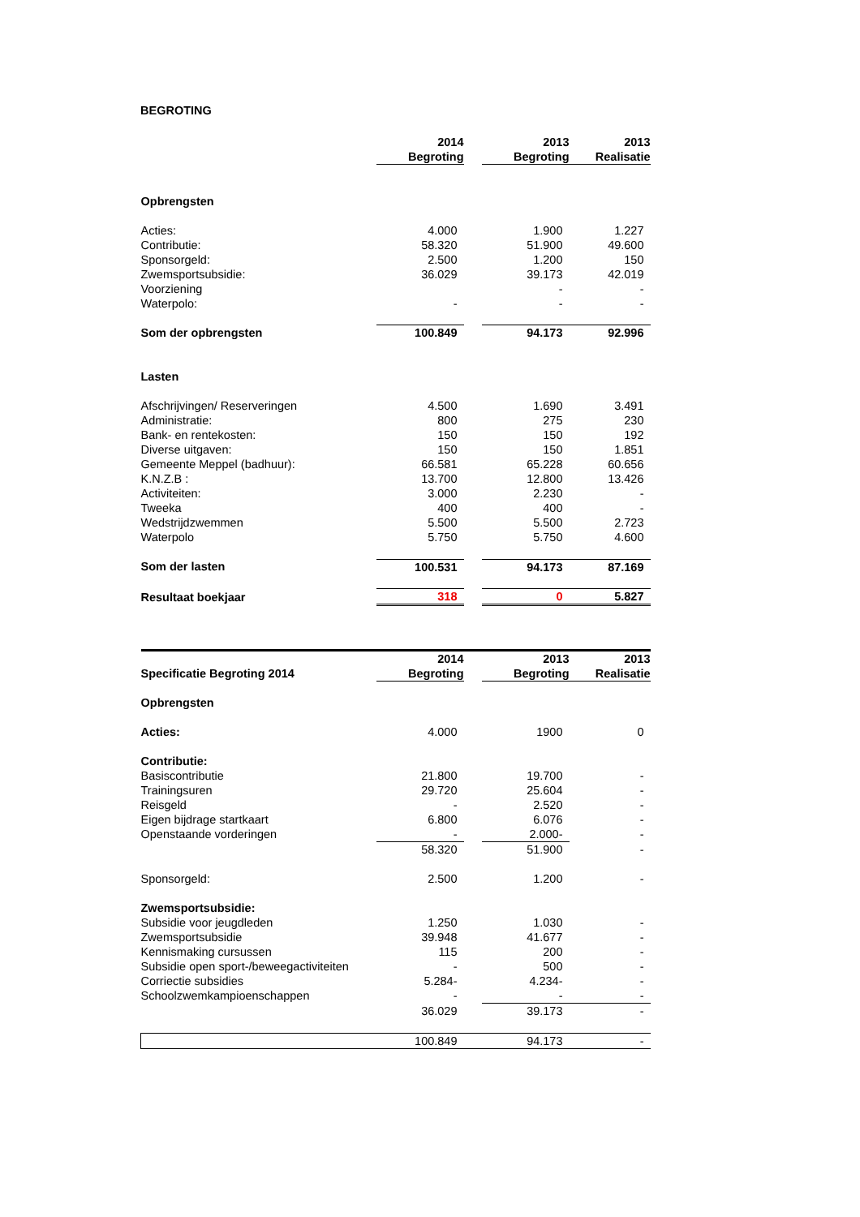BEGROTING
| | 2014 | | 2013 | 2013 |
| --- | --- | --- | --- | --- |
| | Begroting | | Begroting | Realisatie |
| Opbrengsten | | | | |
| Acties: | 4.000 | | 1.900 | 1.227 |
| Contributie: | 58.320 | | 51.900 | 49.600 |
| Sponsorgeld: | 2.500 | | 1.200 | 150 |
| Zwemsportsubsidie: | 36.029 | | 39.173 | 42.019 |
| Voorziening | | | - | - |
| Waterpolo: | - | | - | - |
| Som der opbrengsten | 100.849 | | 94.173 | 92.996 |
| Lasten | | | | |
| Afschrijvingen/ Reserveringen | 4.500 | | 1.690 | 3.491 |
| Administratie: | 800 | | 275 | 230 |
| Bank- en rentekosten: | 150 | | 150 | 192 |
| Diverse uitgaven: | 150 | | 150 | 1.851 |
| Gemeente Meppel (badhuur): | 66.581 | | 65.228 | 60.656 |
| K.N.Z.B : | 13.700 | | 12.800 | 13.426 |
| Activiteiten: | 3.000 | | 2.230 | - |
| Tweeka | 400 | | 400 | - |
| Wedstrijdzwemmen | 5.500 | | 5.500 | 2.723 |
| Waterpolo | 5.750 | | 5.750 | 4.600 |
| Som der lasten | 100.531 | | 94.173 | 87.169 |
| Resultaat boekjaar | 318 | | 0 | 5.827 |
| | 2014 | | 2013 | 2013 |
| Specificatie Begroting 2014 | Begroting | | Begroting | Realisatie |
| Opbrengsten | | | | |
| Acties: | 4.000 | | 1900 | 0 |
| Contributie: | | | | |
| Basiscontributie | 21.800 | | 19.700 | - |
| Trainingsuren | 29.720 | | 25.604 | - |
| Reisgeld | - | | 2.520 | - |
| Eigen bijdrage startkaart | 6.800 | | 6.076 | - |
| Openstaande vorderingen | - | | 2.000- | - |
| | 58.320 | | 51.900 | - |
| Sponsorgeld: | 2.500 | | 1.200 | - |
| Zwemsportsubsidie: | | | | |
| Subsidie voor jeugdleden | 1.250 | | 1.030 | - |
| Zwemsportsubsidie | 39.948 | | 41.677 | - |
| Kennismaking cursussen | 115 | | 200 | - |
| Subsidie open sport-/beweegactiviteiten | - | | 500 | - |
| Corriectie subsidies | 5.284- | | 4.234- | - |
| Schoolzwemkampioenschappen | - | | - | - |
| | 36.029 | | 39.173 | - |
| | 100.849 | | 94.173 | - |